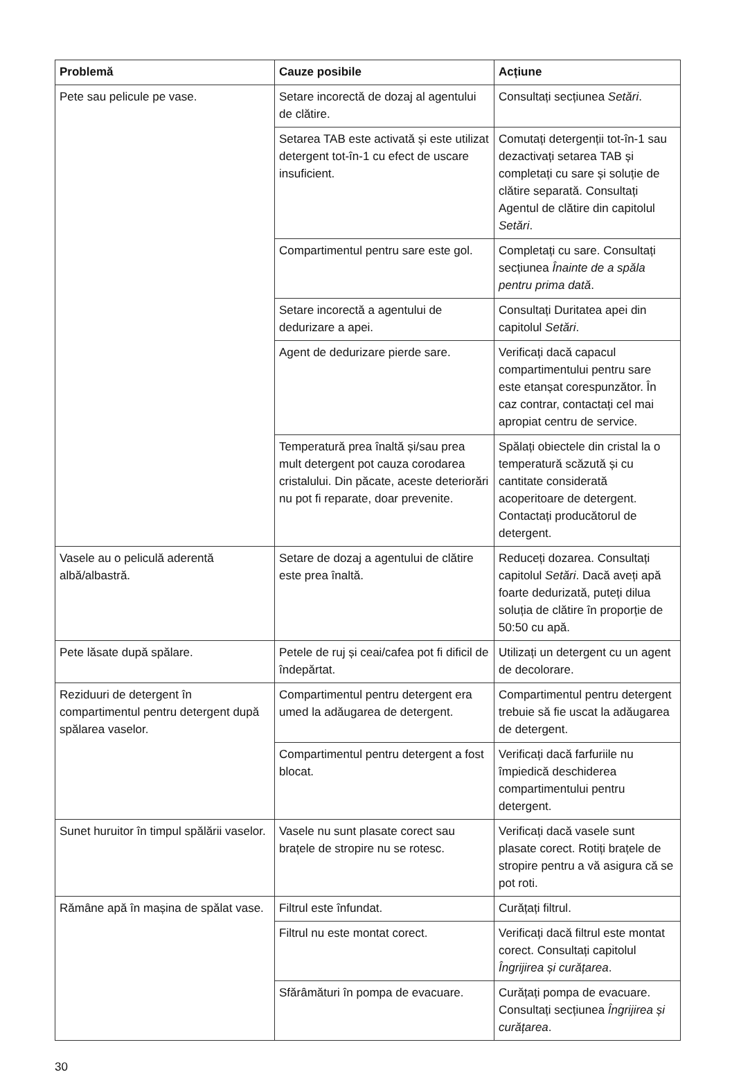| Problemă | Cauze posibile | Acțiune |
| --- | --- | --- |
| Pete sau pelicule pe vase. | Setare incorectă de dozaj al agentului de clătire. | Consultați secțiunea Setări . |
| | Setarea TAB este activată și este utilizat detergent tot-în-1 cu efect de uscare insuficient. | Comutați detergenții tot-în-1 sau dezactivați setarea TAB și completați cu sare și soluție de clătire separată. Consultați Agentul de clătire din capitolul Setări . |
| | Compartimentul pentru sare este gol. | Completați cu sare. Consultați secțiunea Înainte de a spăla pentru prima dată . |
| | Setare incorectă a agentului de dedurizare a apei. | Consultați Duritatea apei din capitolul Setări . |
| | Agent de dedurizare pierde sare. | Verificați dacă capacul compartimentului pentru sare este etanșat corespunzător. În caz contrar, contactați cel mai apropiat centru de service. |
| | Temperatură prea înaltă și/sau prea mult detergent pot cauza corodarea cristalului. Din păcate, aceste deteriorări nu pot fi reparate, doar prevenite. | Spălați obiectele din cristal la o temperatură scăzută și cu cantitate considerată acoperitoare de detergent. Contactați producătorul de detergent. |
| Vasele au o peliculă aderentă albă/albastră. | Setare de dozaj a agentului de clătire este prea înaltă. | Reduceți dozarea. Consultați capitolul Setări . Dacă aveți apă foarte dedurizată, puteți dilua soluția de clătire în proporție de 50:50 cu apă. |
| Pete lăsate după spălare. | Petele de ruj și ceai/cafea pot fi dificil de îndepărtat. | Utilizați un detergent cu un agent de decolorare. |
| Reziduuri de detergent în compartimentul pentru detergent după spălarea vaselor. | Compartimentul pentru detergent era umed la adăugarea de detergent. | Compartimentul pentru detergent trebuie să fie uscat la adăugarea de detergent. |
| | Compartimentul pentru detergent a fost blocat. | Verificați dacă farfuriile nu împiedică deschiderea compartimentului pentru detergent. |
| Sunet huruitor în timpul spălării vaselor. | Vasele nu sunt plasate corect sau brațele de stropire nu se rotesc. | Verificați dacă vasele sunt plasate corect. Rotiți brațele de stropire pentru a vă asigura că se pot roti. |
| Rămâne apă în mașina de spălat vase. | Filtrul este înfundat. | Curățați filtrul. |
| | Filtrul nu este montat corect. | Verificați dacă filtrul este montat corect. Consultați capitolul Îngrijirea și curățarea . |
| | Sfărâmături în pompa de evacuare. | Curățați pompa de evacuare. Consultați secțiunea Îngrijirea și curățarea . |
30